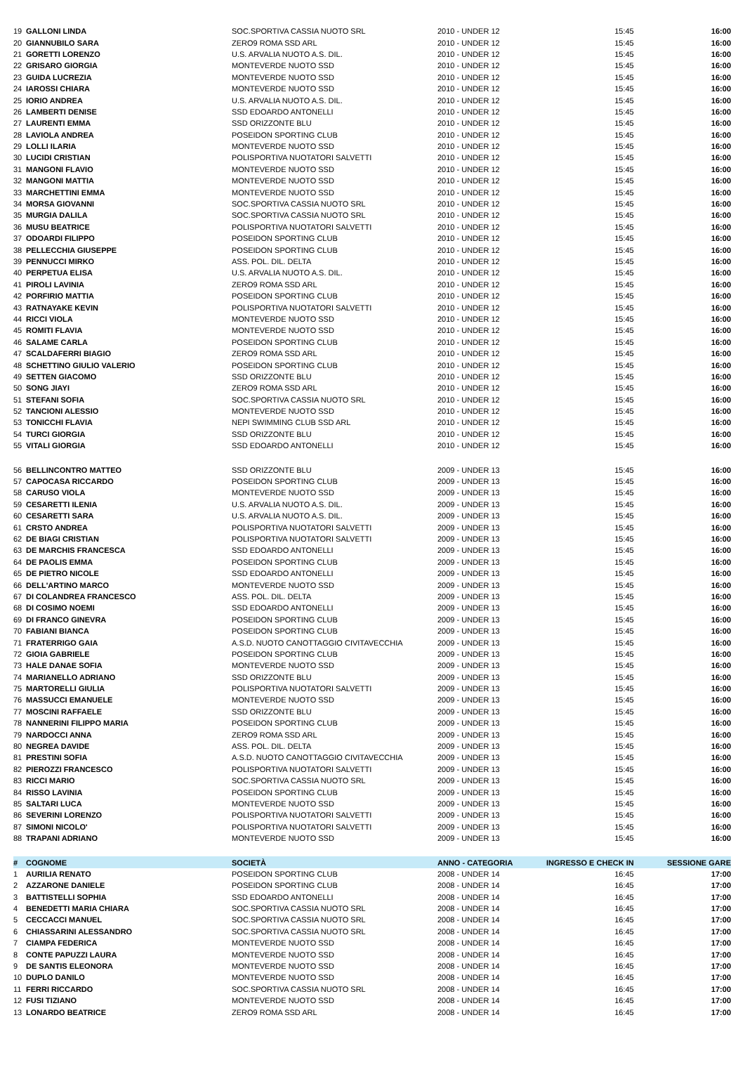| 19 | GALLONI LINDA | SOC.SPORTIVA CASSIA NUOTO SRL | 2010 - UNDER 12 | 15:45 | 16:00 |
| 20 | GIANNUBILO SARA | ZERO9 ROMA SSD ARL | 2010 - UNDER 12 | 15:45 | 16:00 |
| 21 | GORETTI LORENZO | U.S. ARVALIA NUOTO A.S. DIL. | 2010 - UNDER 12 | 15:45 | 16:00 |
| 22 | GRISARO GIORGIA | MONTEVERDE NUOTO SSD | 2010 - UNDER 12 | 15:45 | 16:00 |
| 23 | GUIDA LUCREZIA | MONTEVERDE NUOTO SSD | 2010 - UNDER 12 | 15:45 | 16:00 |
| 24 | IAROSSI CHIARA | MONTEVERDE NUOTO SSD | 2010 - UNDER 12 | 15:45 | 16:00 |
| 25 | IORIO ANDREA | U.S. ARVALIA NUOTO A.S. DIL. | 2010 - UNDER 12 | 15:45 | 16:00 |
| 26 | LAMBERTI DENISE | SSD EDOARDO ANTONELLI | 2010 - UNDER 12 | 15:45 | 16:00 |
| 27 | LAURENTI EMMA | SSD ORIZZONTE BLU | 2010 - UNDER 12 | 15:45 | 16:00 |
| 28 | LAVIOLA ANDREA | POSEIDON SPORTING CLUB | 2010 - UNDER 12 | 15:45 | 16:00 |
| 29 | LOLLI ILARIA | MONTEVERDE NUOTO SSD | 2010 - UNDER 12 | 15:45 | 16:00 |
| 30 | LUCIDI CRISTIAN | POLISPORTIVA NUOTATORI SALVETTI | 2010 - UNDER 12 | 15:45 | 16:00 |
| 31 | MANGONI FLAVIO | MONTEVERDE NUOTO SSD | 2010 - UNDER 12 | 15:45 | 16:00 |
| 32 | MANGONI MATTIA | MONTEVERDE NUOTO SSD | 2010 - UNDER 12 | 15:45 | 16:00 |
| 33 | MARCHETTINI EMMA | MONTEVERDE NUOTO SSD | 2010 - UNDER 12 | 15:45 | 16:00 |
| 34 | MORSA GIOVANNI | SOC.SPORTIVA CASSIA NUOTO SRL | 2010 - UNDER 12 | 15:45 | 16:00 |
| 35 | MURGIA DALILA | SOC.SPORTIVA CASSIA NUOTO SRL | 2010 - UNDER 12 | 15:45 | 16:00 |
| 36 | MUSU BEATRICE | POLISPORTIVA NUOTATORI SALVETTI | 2010 - UNDER 12 | 15:45 | 16:00 |
| 37 | ODOARDI FILIPPO | POSEIDON SPORTING CLUB | 2010 - UNDER 12 | 15:45 | 16:00 |
| 38 | PELLECCHIA GIUSEPPE | POSEIDON SPORTING CLUB | 2010 - UNDER 12 | 15:45 | 16:00 |
| 39 | PENNUCCI MIRKO | ASS. POL. DIL. DELTA | 2010 - UNDER 12 | 15:45 | 16:00 |
| 40 | PERPETUA ELISA | U.S. ARVALIA NUOTO A.S. DIL. | 2010 - UNDER 12 | 15:45 | 16:00 |
| 41 | PIROLI LAVINIA | ZERO9 ROMA SSD ARL | 2010 - UNDER 12 | 15:45 | 16:00 |
| 42 | PORFIRIO MATTIA | POSEIDON SPORTING CLUB | 2010 - UNDER 12 | 15:45 | 16:00 |
| 43 | RATNAYAKE KEVIN | POLISPORTIVA NUOTATORI SALVETTI | 2010 - UNDER 12 | 15:45 | 16:00 |
| 44 | RICCI VIOLA | MONTEVERDE NUOTO SSD | 2010 - UNDER 12 | 15:45 | 16:00 |
| 45 | ROMITI FLAVIA | MONTEVERDE NUOTO SSD | 2010 - UNDER 12 | 15:45 | 16:00 |
| 46 | SALAME CARLA | POSEIDON SPORTING CLUB | 2010 - UNDER 12 | 15:45 | 16:00 |
| 47 | SCALDAFERRI BIAGIO | ZERO9 ROMA SSD ARL | 2010 - UNDER 12 | 15:45 | 16:00 |
| 48 | SCHETTINO GIULIO VALERIO | POSEIDON SPORTING CLUB | 2010 - UNDER 12 | 15:45 | 16:00 |
| 49 | SETTEN GIACOMO | SSD ORIZZONTE BLU | 2010 - UNDER 12 | 15:45 | 16:00 |
| 50 | SONG JIAYI | ZERO9 ROMA SSD ARL | 2010 - UNDER 12 | 15:45 | 16:00 |
| 51 | STEFANI SOFIA | SOC.SPORTIVA CASSIA NUOTO SRL | 2010 - UNDER 12 | 15:45 | 16:00 |
| 52 | TANCIONI ALESSIO | MONTEVERDE NUOTO SSD | 2010 - UNDER 12 | 15:45 | 16:00 |
| 53 | TONICCHI FLAVIA | NEPI SWIMMING CLUB SSD ARL | 2010 - UNDER 12 | 15:45 | 16:00 |
| 54 | TURCI GIORGIA | SSD ORIZZONTE BLU | 2010 - UNDER 12 | 15:45 | 16:00 |
| 55 | VITALI GIORGIA | SSD EDOARDO ANTONELLI | 2010 - UNDER 12 | 15:45 | 16:00 |
| 56 | BELLINCONTRO MATTEO | SSD ORIZZONTE BLU | 2009 - UNDER 13 | 15:45 | 16:00 |
| 57 | CAPOCASA RICCARDO | POSEIDON SPORTING CLUB | 2009 - UNDER 13 | 15:45 | 16:00 |
| 58 | CARUSO VIOLA | MONTEVERDE NUOTO SSD | 2009 - UNDER 13 | 15:45 | 16:00 |
| 59 | CESARETTI ILENIA | U.S. ARVALIA NUOTO A.S. DIL. | 2009 - UNDER 13 | 15:45 | 16:00 |
| 60 | CESARETTI SARA | U.S. ARVALIA NUOTO A.S. DIL. | 2009 - UNDER 13 | 15:45 | 16:00 |
| 61 | CRSTO ANDREA | POLISPORTIVA NUOTATORI SALVETTI | 2009 - UNDER 13 | 15:45 | 16:00 |
| 62 | DE BIAGI CRISTIAN | POLISPORTIVA NUOTATORI SALVETTI | 2009 - UNDER 13 | 15:45 | 16:00 |
| 63 | DE MARCHIS FRANCESCA | SSD EDOARDO ANTONELLI | 2009 - UNDER 13 | 15:45 | 16:00 |
| 64 | DE PAOLIS EMMA | POSEIDON SPORTING CLUB | 2009 - UNDER 13 | 15:45 | 16:00 |
| 65 | DE PIETRO NICOLE | SSD EDOARDO ANTONELLI | 2009 - UNDER 13 | 15:45 | 16:00 |
| 66 | DELL'ARTINO MARCO | MONTEVERDE NUOTO SSD | 2009 - UNDER 13 | 15:45 | 16:00 |
| 67 | DI COLANDREA FRANCESCO | ASS. POL. DIL. DELTA | 2009 - UNDER 13 | 15:45 | 16:00 |
| 68 | DI COSIMO NOEMI | SSD EDOARDO ANTONELLI | 2009 - UNDER 13 | 15:45 | 16:00 |
| 69 | DI FRANCO GINEVRA | POSEIDON SPORTING CLUB | 2009 - UNDER 13 | 15:45 | 16:00 |
| 70 | FABIANI BIANCA | POSEIDON SPORTING CLUB | 2009 - UNDER 13 | 15:45 | 16:00 |
| 71 | FRATERRIGO GAIA | A.S.D. NUOTO CANOTTAGGIO CIVITAVECCHIA | 2009 - UNDER 13 | 15:45 | 16:00 |
| 72 | GIOIA GABRIELE | POSEIDON SPORTING CLUB | 2009 - UNDER 13 | 15:45 | 16:00 |
| 73 | HALE DANAE SOFIA | MONTEVERDE NUOTO SSD | 2009 - UNDER 13 | 15:45 | 16:00 |
| 74 | MARIANELLO ADRIANO | SSD ORIZZONTE BLU | 2009 - UNDER 13 | 15:45 | 16:00 |
| 75 | MARTORELLI GIULIA | POLISPORTIVA NUOTATORI SALVETTI | 2009 - UNDER 13 | 15:45 | 16:00 |
| 76 | MASSUCCI EMANUELE | MONTEVERDE NUOTO SSD | 2009 - UNDER 13 | 15:45 | 16:00 |
| 77 | MOSCINI RAFFAELE | SSD ORIZZONTE BLU | 2009 - UNDER 13 | 15:45 | 16:00 |
| 78 | NANNERINI FILIPPO MARIA | POSEIDON SPORTING CLUB | 2009 - UNDER 13 | 15:45 | 16:00 |
| 79 | NARDOCCI ANNA | ZERO9 ROMA SSD ARL | 2009 - UNDER 13 | 15:45 | 16:00 |
| 80 | NEGREA DAVIDE | ASS. POL. DIL. DELTA | 2009 - UNDER 13 | 15:45 | 16:00 |
| 81 | PRESTINI SOFIA | A.S.D. NUOTO CANOTTAGGIO CIVITAVECCHIA | 2009 - UNDER 13 | 15:45 | 16:00 |
| 82 | PIEROZZI FRANCESCO | POLISPORTIVA NUOTATORI SALVETTI | 2009 - UNDER 13 | 15:45 | 16:00 |
| 83 | RICCI MARIO | SOC.SPORTIVA CASSIA NUOTO SRL | 2009 - UNDER 13 | 15:45 | 16:00 |
| 84 | RISSO LAVINIA | POSEIDON SPORTING CLUB | 2009 - UNDER 13 | 15:45 | 16:00 |
| 85 | SALTARI LUCA | MONTEVERDE NUOTO SSD | 2009 - UNDER 13 | 15:45 | 16:00 |
| 86 | SEVERINI LORENZO | POLISPORTIVA NUOTATORI SALVETTI | 2009 - UNDER 13 | 15:45 | 16:00 |
| 87 | SIMONI NICOLO' | POLISPORTIVA NUOTATORI SALVETTI | 2009 - UNDER 13 | 15:45 | 16:00 |
| 88 | TRAPANI ADRIANO | MONTEVERDE NUOTO SSD | 2009 - UNDER 13 | 15:45 | 16:00 |
| # | COGNOME | SOCIETÀ | ANNO - CATEGORIA | INGRESSO E CHECK IN | SESSIONE GARE |
| 1 | AURILIA RENATO | POSEIDON SPORTING CLUB | 2008 - UNDER 14 | 16:45 | 17:00 |
| 2 | AZZARONE DANIELE | POSEIDON SPORTING CLUB | 2008 - UNDER 14 | 16:45 | 17:00 |
| 3 | BATTISTELLI SOPHIA | SSD EDOARDO ANTONELLI | 2008 - UNDER 14 | 16:45 | 17:00 |
| 4 | BENEDETTI MARIA CHIARA | SOC.SPORTIVA CASSIA NUOTO SRL | 2008 - UNDER 14 | 16:45 | 17:00 |
| 5 | CECCACCI MANUEL | SOC.SPORTIVA CASSIA NUOTO SRL | 2008 - UNDER 14 | 16:45 | 17:00 |
| 6 | CHIASSARINI ALESSANDRO | SOC.SPORTIVA CASSIA NUOTO SRL | 2008 - UNDER 14 | 16:45 | 17:00 |
| 7 | CIAMPA FEDERICA | MONTEVERDE NUOTO SSD | 2008 - UNDER 14 | 16:45 | 17:00 |
| 8 | CONTE PAPUZZI LAURA | MONTEVERDE NUOTO SSD | 2008 - UNDER 14 | 16:45 | 17:00 |
| 9 | DE SANTIS ELEONORA | MONTEVERDE NUOTO SSD | 2008 - UNDER 14 | 16:45 | 17:00 |
| 10 | DUPLO DANILO | MONTEVERDE NUOTO SSD | 2008 - UNDER 14 | 16:45 | 17:00 |
| 11 | FERRI RICCARDO | SOC.SPORTIVA CASSIA NUOTO SRL | 2008 - UNDER 14 | 16:45 | 17:00 |
| 12 | FUSI TIZIANO | MONTEVERDE NUOTO SSD | 2008 - UNDER 14 | 16:45 | 17:00 |
| 13 | LONARDO BEATRICE | ZERO9 ROMA SSD ARL | 2008 - UNDER 14 | 16:45 | 17:00 |